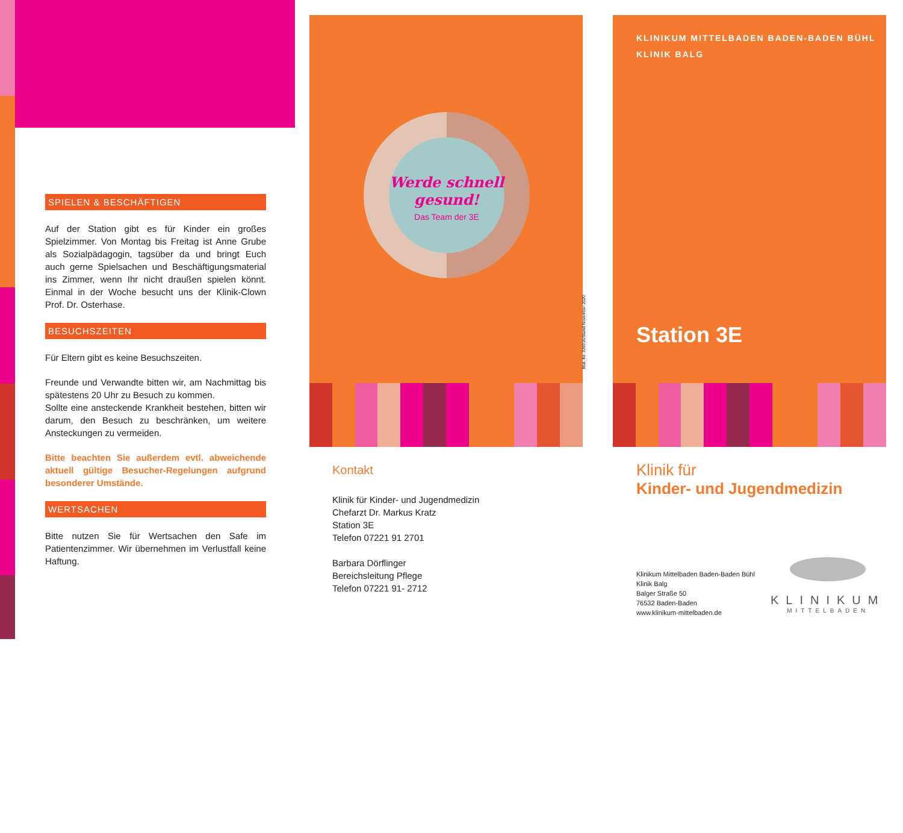SPIELEN & BESCHÄFTIGEN
Auf der Station gibt es für Kinder ein großes Spielzimmer. Von Montag bis Freitag ist Anne Grube als Sozialpädagogin, tagsüber da und bringt Euch auch gerne Spielsachen und Beschäftigungsmaterial ins Zimmer, wenn Ihr nicht draußen spielen könnt. Einmal in der Woche besucht uns der Klinik-Clown Prof. Dr. Osterhase.
BESUCHSZEITEN
Für Eltern gibt es keine Besuchszeiten.
Freunde und Verwandte bitten wir, am Nachmittag bis spätestens 20 Uhr zu Besuch zu kommen.
Sollte eine ansteckende Krankheit bestehen, bitten wir darum, den Besuch zu beschränken, um weitere Ansteckungen zu vermeiden.
Bitte beachten Sie außerdem evtl. abweichende aktuell gültige Besucher-Regelungen aufgrund besonderer Umstände.
WERTSACHEN
Bitte nutzen Sie für Wertsachen den Safe im Patientenzimmer. Wir übernehmen im Verlustfall keine Haftung.
Werde schnell gesund!
Das Team der 3E
Mat.-Nr. 336916/Stand November 2020
Kontakt
Klinik für Kinder- und Jugendmedizin
Chefarzt Dr. Markus Kratz
Station 3E
Telefon 07221 91 2701
Barbara Dörflinger
Bereichsleitung Pflege
Telefon 07221 91- 2712
KLINIKUM MITTELBADEN BADEN-BADEN BÜHL
KLINIK BALG
Station 3E
Klinik für
Kinder- und Jugendmedizin
Klinikum Mittelbaden Baden-Baden Bühl
Klinik Balg
Balger Straße 50
76532 Baden-Baden
www.klinikum-mittelbaden.de
KLINIKUM
MITTELBADEN